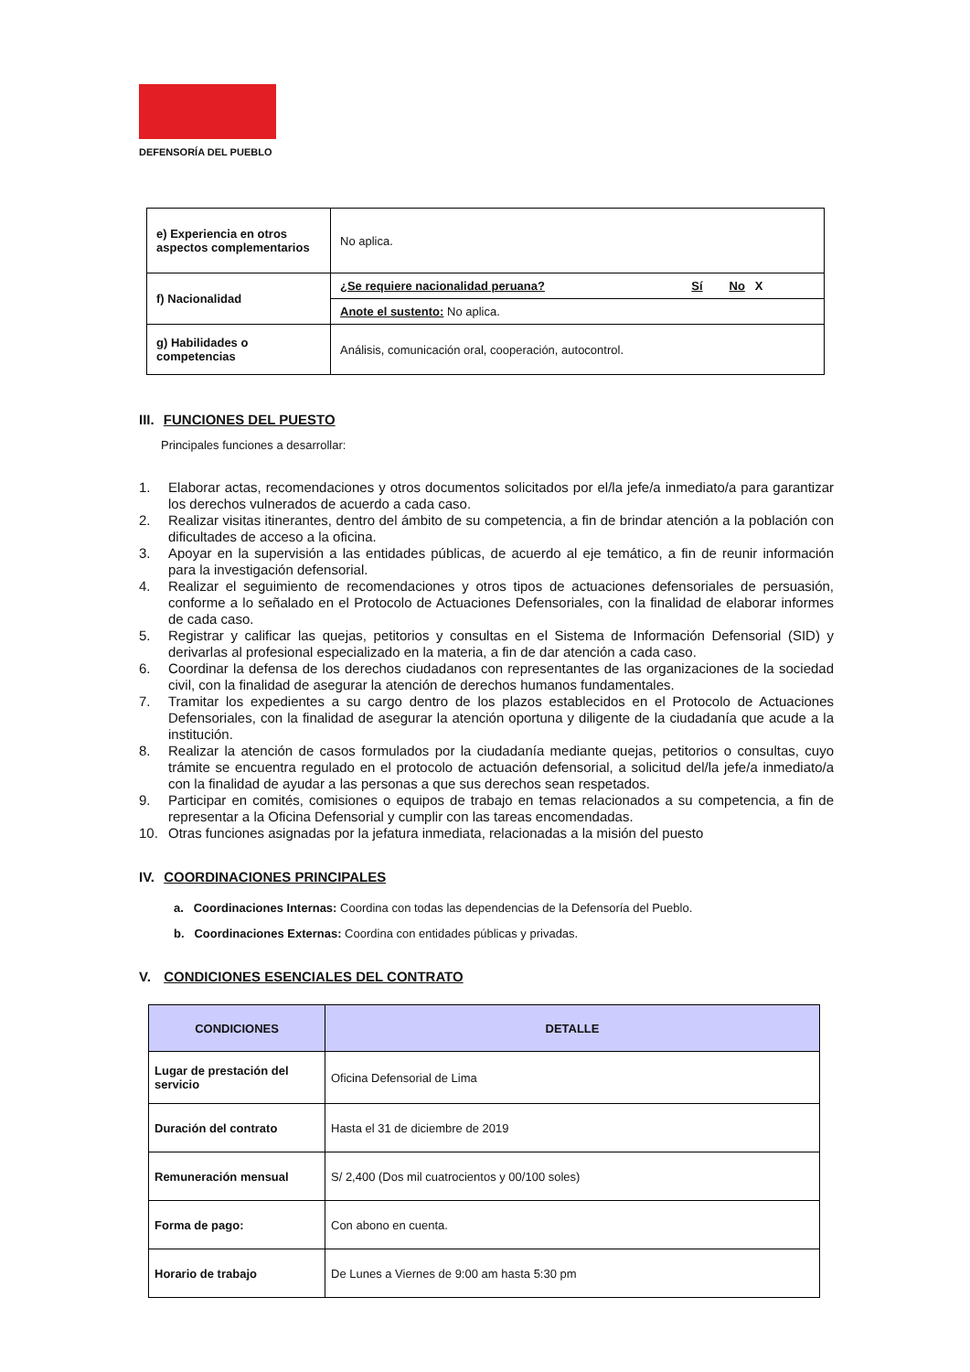DEFENSORÍA DEL PUEBLO
| e) Experiencia en otros aspectos complementarios | No aplica. | |
| f) Nacionalidad | ¿Se requiere nacionalidad peruana? | Sí No X |
| | Anote el sustento: No aplica. | |
| g) Habilidades o competencias | Análisis, comunicación oral, cooperación, autocontrol. | |
III. FUNCIONES DEL PUESTO
Principales funciones a desarrollar:
1. Elaborar actas, recomendaciones y otros documentos solicitados por el/la jefe/a inmediato/a para garantizar los derechos vulnerados de acuerdo a cada caso.
2. Realizar visitas itinerantes, dentro del ámbito de su competencia, a fin de brindar atención a la población con dificultades de acceso a la oficina.
3. Apoyar en la supervisión a las entidades públicas, de acuerdo al eje temático, a fin de reunir información para la investigación defensorial.
4. Realizar el seguimiento de recomendaciones y otros tipos de actuaciones defensoriales de persuasión, conforme a lo señalado en el Protocolo de Actuaciones Defensoriales, con la finalidad de elaborar informes de cada caso.
5. Registrar y calificar las quejas, petitorios y consultas en el Sistema de Información Defensorial (SID) y derivarlas al profesional especializado en la materia, a fin de dar atención a cada caso.
6. Coordinar la defensa de los derechos ciudadanos con representantes de las organizaciones de la sociedad civil, con la finalidad de asegurar la atención de derechos humanos fundamentales.
7. Tramitar los expedientes a su cargo dentro de los plazos establecidos en el Protocolo de Actuaciones Defensoriales, con la finalidad de asegurar la atención oportuna y diligente de la ciudadanía que acude a la institución.
8. Realizar la atención de casos formulados por la ciudadanía mediante quejas, petitorios o consultas, cuyo trámite se encuentra regulado en el protocolo de actuación defensorial, a solicitud del/la jefe/a inmediato/a con la finalidad de ayudar a las personas a que sus derechos sean respetados.
9. Participar en comités, comisiones o equipos de trabajo en temas relacionados a su competencia, a fin de representar a la Oficina Defensorial y cumplir con las tareas encomendadas.
10. Otras funciones asignadas por la jefatura inmediata, relacionadas a la misión del puesto
IV. COORDINACIONES PRINCIPALES
a. Coordinaciones Internas: Coordina con todas las dependencias de la Defensoría del Pueblo.
b. Coordinaciones Externas: Coordina con entidades públicas y privadas.
V. CONDICIONES ESENCIALES DEL CONTRATO
| CONDICIONES | DETALLE |
| --- | --- |
| Lugar de prestación del servicio | Oficina Defensorial de Lima |
| Duración del contrato | Hasta el 31 de diciembre de 2019 |
| Remuneración mensual | S/ 2,400 (Dos mil cuatrocientos y 00/100 soles) |
| Forma de pago: | Con abono en cuenta. |
| Horario de trabajo | De Lunes a Viernes de 9:00 am hasta 5:30 pm |